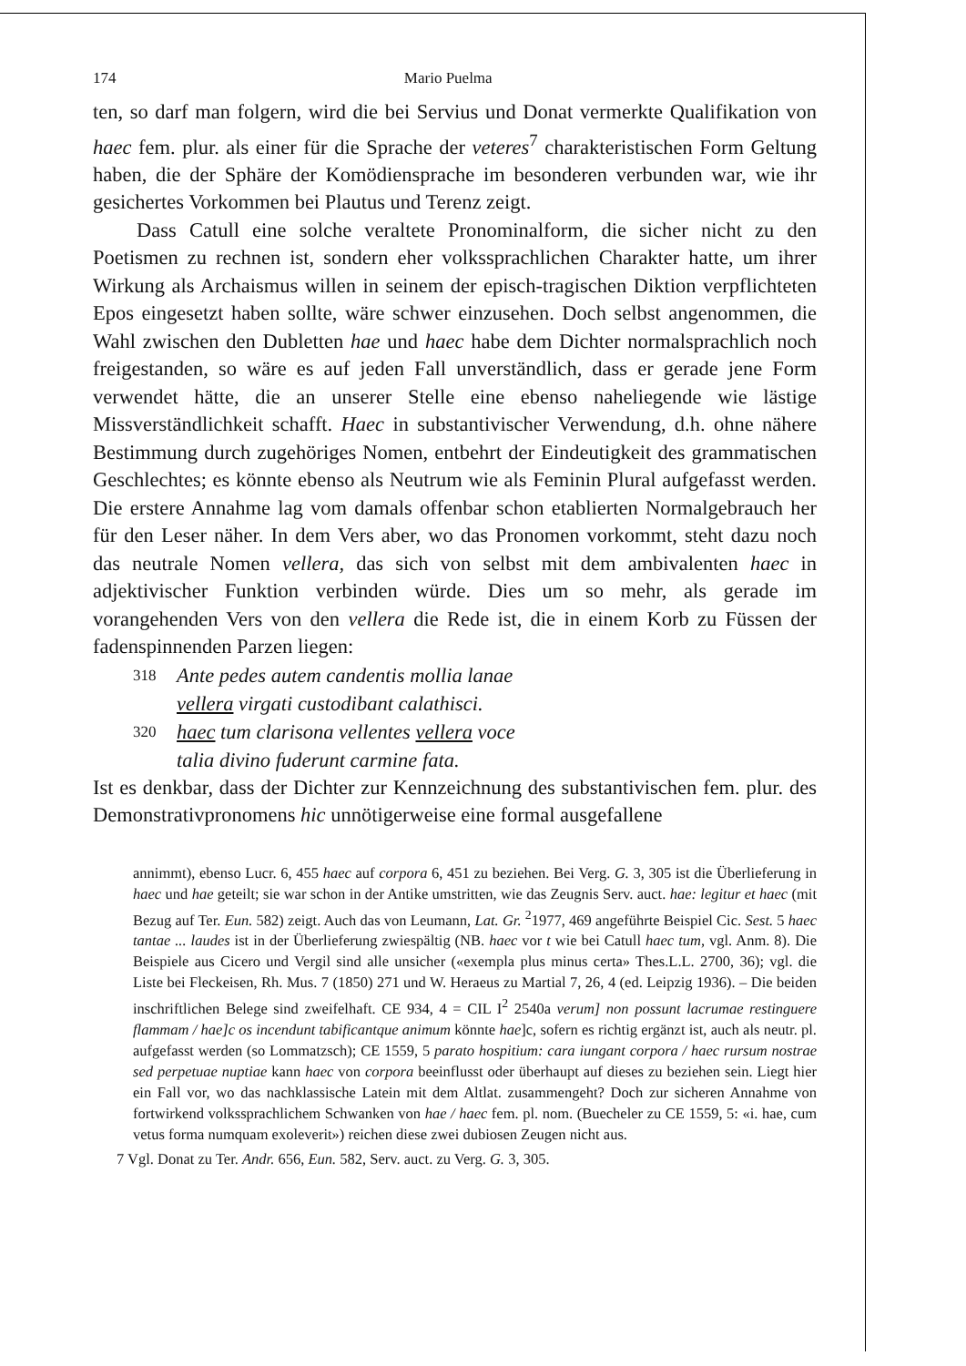174 Mario Puelma
ten, so darf man folgern, wird die bei Servius und Donat vermerkte Qualifikation von haec fem. plur. als einer für die Sprache der veteres<sup>7</sup> charakteristischen Form Geltung haben, die der Sphäre der Komödiensprache im besonderen verbunden war, wie ihr gesichertes Vorkommen bei Plautus und Terenz zeigt.
Dass Catull eine solche veraltete Pronominalform, die sicher nicht zu den Poetismen zu rechnen ist, sondern eher volkssprachlichen Charakter hatte, um ihrer Wirkung als Archaismus willen in seinem der episch-tragischen Diktion verpflichteten Epos eingesetzt haben sollte, wäre schwer einzusehen. Doch selbst angenommen, die Wahl zwischen den Dubletten hae und haec habe dem Dichter normalsprachlich noch freigestanden, so wäre es auf jeden Fall unverständlich, dass er gerade jene Form verwendet hätte, die an unserer Stelle eine ebenso naheliegende wie lästige Missverständlichkeit schafft. Haec in substantivischer Verwendung, d.h. ohne nähere Bestimmung durch zugehöriges Nomen, entbehrt der Eindeutigkeit des grammatischen Geschlechtes; es könnte ebenso als Neutrum wie als Feminin Plural aufgefasst werden. Die erstere Annahme lag vom damals offenbar schon etablierten Normalgebrauch her für den Leser näher. In dem Vers aber, wo das Pronomen vorkommt, steht dazu noch das neutrale Nomen vellera, das sich von selbst mit dem ambivalenten haec in adjektivischer Funktion verbinden würde. Dies um so mehr, als gerade im vorangehenden Vers von den vellera die Rede ist, die in einem Korb zu Füssen der fadenspinnenden Parzen liegen:
318 Ante pedes autem candentis mollia lanae
vellera virgati custodibant calathisci.
320 haec tum clarisona vellentes vellera voce
talia divino fuderunt carmine fata.
Ist es denkbar, dass der Dichter zur Kennzeichnung des substantivischen fem. plur. des Demonstrativpronomens hic unnötigerweise eine formal ausgefallene
annimmt), ebenso Lucr. 6, 455 haec auf corpora 6, 451 zu beziehen. Bei Verg. G. 3, 305 ist die Überlieferung in haec und hae geteilt; sie war schon in der Antike umstritten, wie das Zeugnis Serv. auct. hae: legitur et haec (mit Bezug auf Ter. Eun. 582) zeigt. Auch das von Leumann, Lat. Gr. <sup>2</sup>1977, 469 angeführte Beispiel Cic. Sest. 5 haec tantae ... laudes ist in der Überlieferung zwiespältig (NB. haec vor t wie bei Catull haec tum, vgl. Anm. 8). Die Beispiele aus Cicero und Vergil sind alle unsicher («exempla plus minus certa» Thes.L.L. 2700, 36); vgl. die Liste bei Fleckeisen, Rh. Mus. 7 (1850) 271 und W. Heraeus zu Martial 7, 26, 4 (ed. Leipzig 1936). – Die beiden inschriftlichen Belege sind zweifelhaft. CE 934, 4 = CIL I<sup>2</sup> 2540a verum] non possunt lacrumae restinguere flammam / hae]c os incendunt tabificantque animum könnte hae]c, sofern es richtig ergänzt ist, auch als neutr. pl. aufgefasst werden (so Lommatzsch); CE 1559, 5 parato hospitium: cara iungant corpora / haec rursum nostrae sed perpetuae nuptiae kann haec von corpora beeinflusst oder überhaupt auf dieses zu beziehen sein. Liegt hier ein Fall vor, wo das nachklassische Latein mit dem Altlat. zusammengeht? Doch zur sicheren Annahme von fortwirkend volkssprachlichem Schwanken von hae / haec fem. pl. nom. (Buecheler zu CE 1559, 5: «i. hae, cum vetus forma numquam exoleverit») reichen diese zwei dubiosen Zeugen nicht aus.
7 Vgl. Donat zu Ter. Andr. 656, Eun. 582, Serv. auct. zu Verg. G. 3, 305.